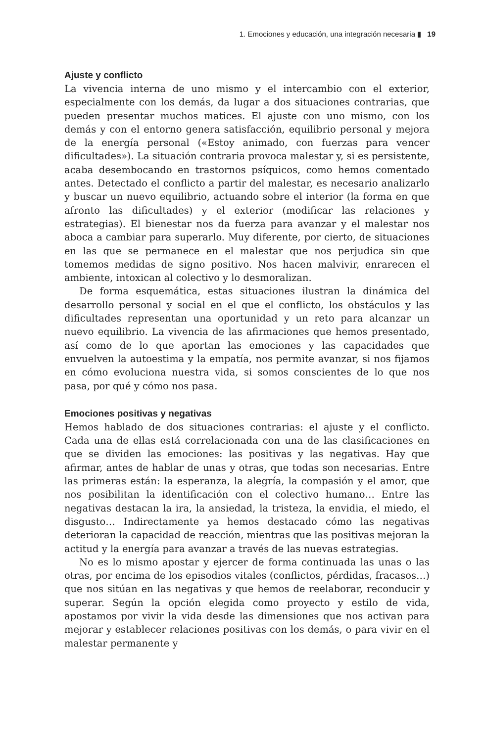1. Emociones y educación, una integración necesaria ▮ 19
Ajuste y conflicto
La vivencia interna de uno mismo y el intercambio con el exterior, especialmente con los demás, da lugar a dos situaciones contrarias, que pueden presentar muchos matices. El ajuste con uno mismo, con los demás y con el entorno genera satisfacción, equilibrio personal y mejora de la energía personal («Estoy animado, con fuerzas para vencer dificultades»). La situación contraria provoca malestar y, si es persistente, acaba desembocando en trastornos psíquicos, como hemos comentado antes. Detectado el conflicto a partir del malestar, es necesario analizarlo y buscar un nuevo equilibrio, actuando sobre el interior (la forma en que afronto las dificultades) y el exterior (modificar las relaciones y estrategias). El bienestar nos da fuerza para avanzar y el malestar nos aboca a cambiar para superarlo. Muy diferente, por cierto, de situaciones en las que se permanece en el malestar que nos perjudica sin que tomemos medidas de signo positivo. Nos hacen malvivir, enrarecen el ambiente, intoxican al colectivo y lo desmoralizan.
De forma esquemática, estas situaciones ilustran la dinámica del desarrollo personal y social en el que el conflicto, los obstáculos y las dificultades representan una oportunidad y un reto para alcanzar un nuevo equilibrio. La vivencia de las afirmaciones que hemos presentado, así como de lo que aportan las emociones y las capacidades que envuelven la autoestima y la empatía, nos permite avanzar, si nos fijamos en cómo evoluciona nuestra vida, si somos conscientes de lo que nos pasa, por qué y cómo nos pasa.
Emociones positivas y negativas
Hemos hablado de dos situaciones contrarias: el ajuste y el conflicto. Cada una de ellas está correlacionada con una de las clasificaciones en que se dividen las emociones: las positivas y las negativas. Hay que afirmar, antes de hablar de unas y otras, que todas son necesarias. Entre las primeras están: la esperanza, la alegría, la compasión y el amor, que nos posibilitan la identificación con el colectivo humano… Entre las negativas destacan la ira, la ansiedad, la tristeza, la envidia, el miedo, el disgusto… Indirectamente ya hemos destacado cómo las negativas deterioran la capacidad de reacción, mientras que las positivas mejoran la actitud y la energía para avanzar a través de las nuevas estrategias.
No es lo mismo apostar y ejercer de forma continuada las unas o las otras, por encima de los episodios vitales (conflictos, pérdidas, fracasos…) que nos sitúan en las negativas y que hemos de reelaborar, reconducir y superar. Según la opción elegida como proyecto y estilo de vida, apostamos por vivir la vida desde las dimensiones que nos activan para mejorar y establecer relaciones positivas con los demás, o para vivir en el malestar permanente y